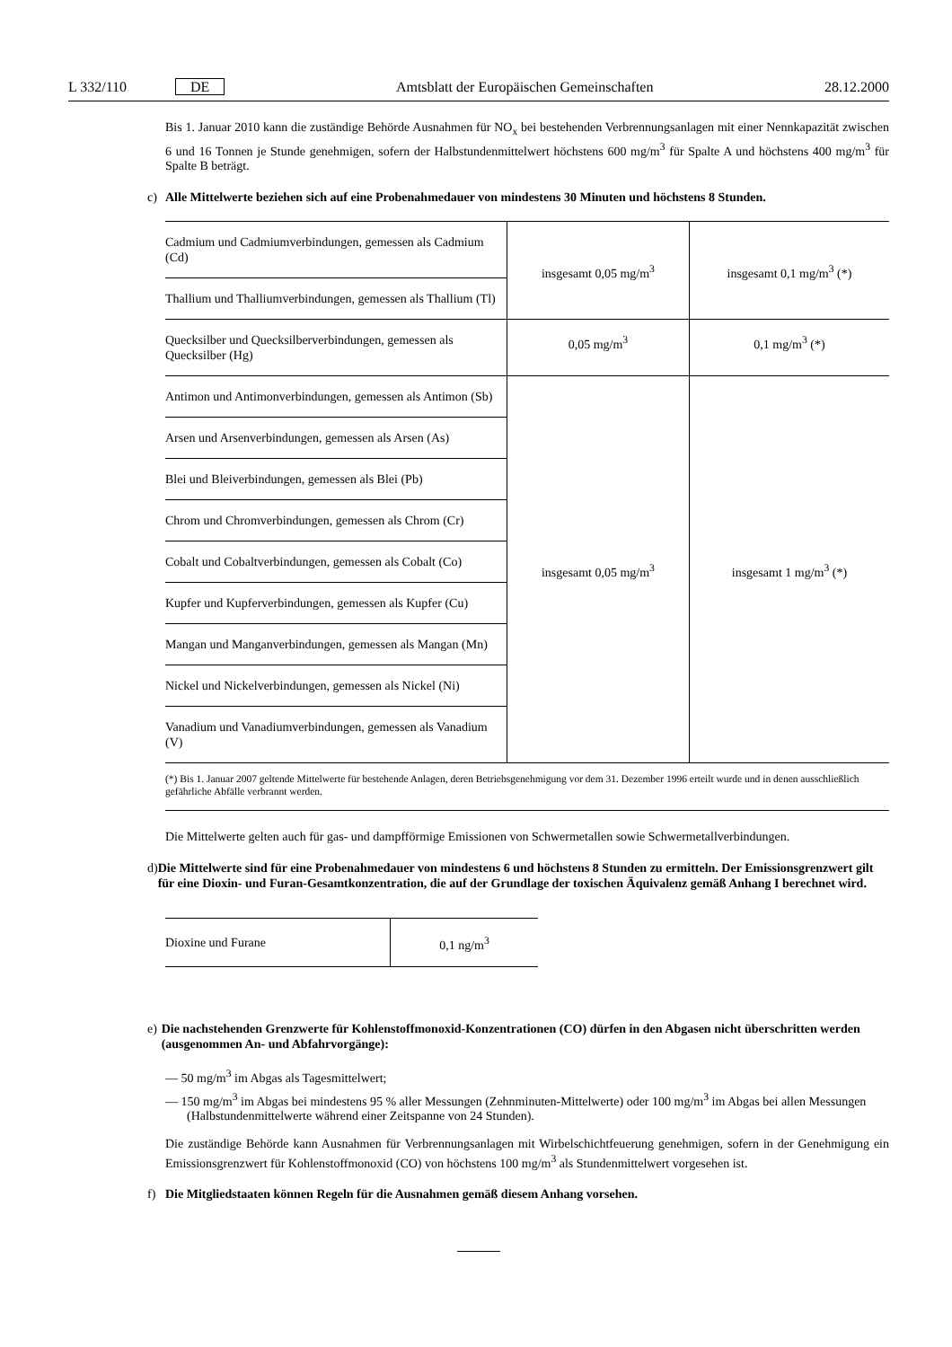L 332/110 DE Amtsblatt der Europäischen Gemeinschaften 28.12.2000
Bis 1. Januar 2010 kann die zuständige Behörde Ausnahmen für NO<sub>x</sub> bei bestehenden Verbrennungsanlagen mit einer Nennkapazität zwischen 6 und 16 Tonnen je Stunde genehmigen, sofern der Halbstundenmittelwert höchstens 600 mg/m<sup>3</sup> für Spalte A und höchstens 400 mg/m<sup>3</sup> für Spalte B beträgt.
c) Alle Mittelwerte beziehen sich auf eine Probenahmedauer von mindestens 30 Minuten und höchstens 8 Stunden.
| Cadmium und Cadmiumverbindungen, gemessen als Cadmium (Cd) | insgesamt 0,05 mg/m<sup>3</sup> | insgesamt 0,1 mg/m<sup>3</sup> (*) |
| Thallium und Thalliumverbindungen, gemessen als Thallium (Tl) | | |
| Quecksilber und Quecksilberverbindungen, gemessen als Quecksilber (Hg) | 0,05 mg/m<sup>3</sup> | 0,1 mg/m<sup>3</sup> (*) |
| Antimon und Antimonverbindungen, gemessen als Antimon (Sb) | insgesamt 0,05 mg/m<sup>3</sup> | insgesamt 1 mg/m<sup>3</sup> (*) |
| Arsen und Arsenverbindungen, gemessen als Arsen (As) | | |
| Blei und Bleiverbindungen, gemessen als Blei (Pb) | | |
| Chrom und Chromverbindungen, gemessen als Chrom (Cr) | | |
| Cobalt und Cobaltverbindungen, gemessen als Cobalt (Co) | | |
| Kupfer und Kupferverbindungen, gemessen als Kupfer (Cu) | | |
| Mangan und Manganverbindungen, gemessen als Mangan (Mn) | | |
| Nickel und Nickelverbindungen, gemessen als Nickel (Ni) | | |
| Vanadium und Vanadiumverbindungen, gemessen als Vanadium (V) | | |
(*) Bis 1. Januar 2007 geltende Mittelwerte für bestehende Anlagen, deren Betriebsgenehmigung vor dem 31. Dezember 1996 erteilt wurde und in denen ausschließlich gefährliche Abfälle verbrannt werden.
Die Mittelwerte gelten auch für gas- und dampfförmige Emissionen von Schwermetallen sowie Schwermetallverbindungen.
d) Die Mittelwerte sind für eine Probenahmedauer von mindestens 6 und höchstens 8 Stunden zu ermitteln. Der Emissionsgrenzwert gilt für eine Dioxin- und Furan-Gesamtkonzentration, die auf der Grundlage der toxischen Äquivalenz gemäß Anhang I berechnet wird.
| Dioxine und Furane | 0,1 ng/m<sup>3</sup> |
e) Die nachstehenden Grenzwerte für Kohlenstoffmonoxid-Konzentrationen (CO) dürfen in den Abgasen nicht überschritten werden (ausgenommen An- und Abfahrvorgänge):
— 50 mg/m<sup>3</sup> im Abgas als Tagesmittelwert;
— 150 mg/m<sup>3</sup> im Abgas bei mindestens 95 % aller Messungen (Zehnminuten-Mittelwerte) oder 100 mg/m<sup>3</sup> im Abgas bei allen Messungen (Halbstundenmittelwerte während einer Zeitspanne von 24 Stunden).
Die zuständige Behörde kann Ausnahmen für Verbrennungsanlagen mit Wirbelschichtfeuerung genehmigen, sofern in der Genehmigung ein Emissionsgrenzwert für Kohlenstoffmonoxid (CO) von höchstens 100 mg/m<sup>3</sup> als Stundenmittelwert vorgesehen ist.
f) Die Mitgliedstaaten können Regeln für die Ausnahmen gemäß diesem Anhang vorsehen.